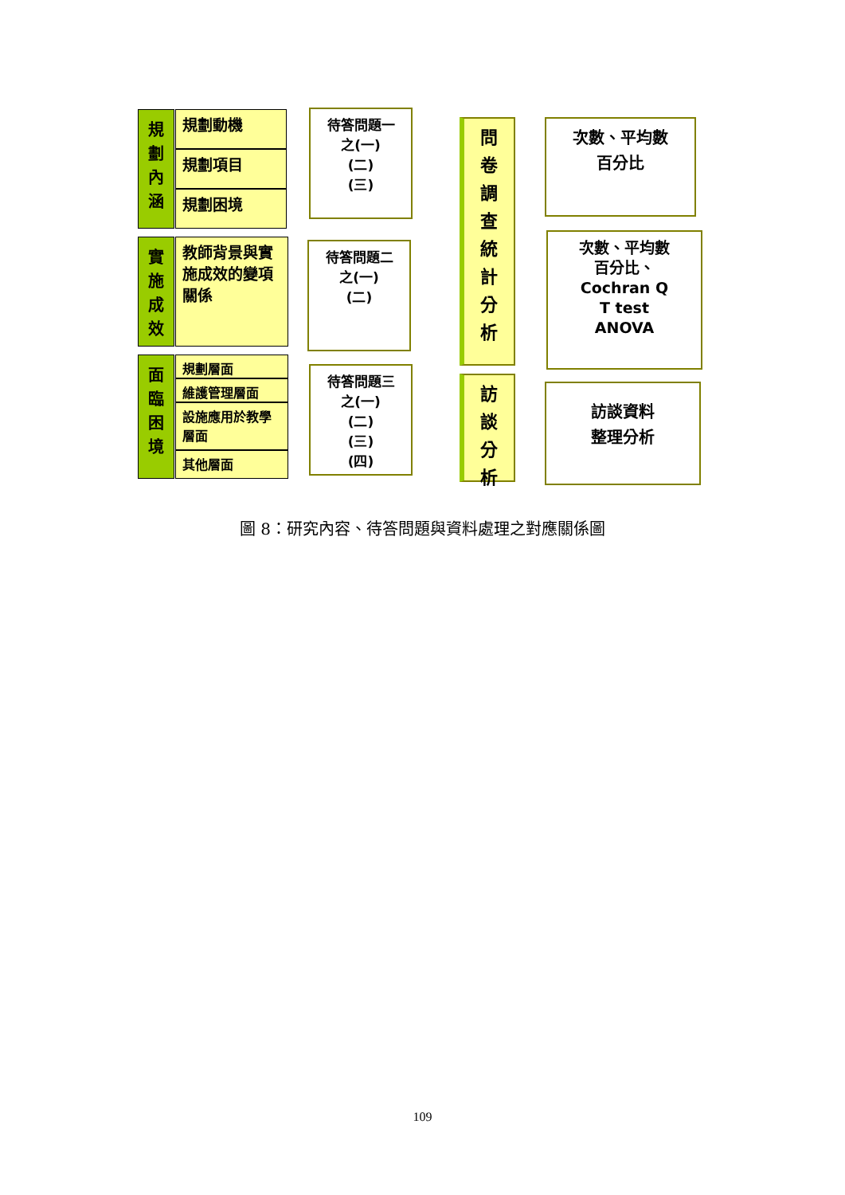規
劃
內
涵
規劃動機
規劃項目
規劃困境
實
施
成
效
教師背景與實施成效的變項關係
面
臨
困
境
規劃層面
維護管理層面
設施應用於教學層面
其他層面
待答問題一
之(一)
(二)
(三)
待答問題二
之(一)
(二)
待答問題三
之(一)
(二)
(三)
(四)
問
卷
調
查
統
計
分
析
訪
談
分
析
次數、平均數
百分比
次數、平均數
百分比、
Cochran Q
T test
ANOVA
訪談資料
整理分析
圖 8：研究內容、待答問題與資料處理之對應關係圖
109